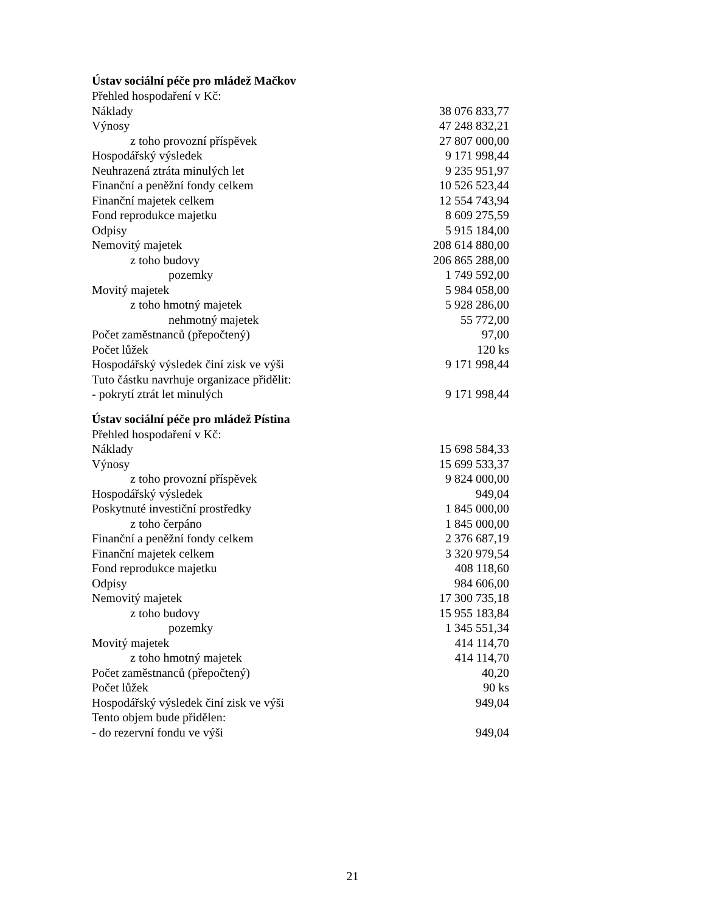Ústav sociální péče pro mládež Mačkov
| Přehled hospodaření v Kč: | |
| Náklady | 38 076 833,77 |
| Výnosy | 47 248 832,21 |
| z toho provozní příspěvek | 27 807 000,00 |
| Hospodářský výsledek | 9 171 998,44 |
| Neuhrazená ztráta minulých let | 9 235 951,97 |
| Finanční a peněžní fondy celkem | 10 526 523,44 |
| Finanční majetek celkem | 12 554 743,94 |
| Fond reprodukce majetku | 8 609 275,59 |
| Odpisy | 5 915 184,00 |
| Nemovitý majetek | 208 614 880,00 |
| z toho budovy | 206 865 288,00 |
| pozemky | 1 749 592,00 |
| Movitý majetek | 5 984 058,00 |
| z toho hmotný majetek | 5 928 286,00 |
| nehmotný majetek | 55 772,00 |
| Počet zaměstnanců (přepočtený) | 97,00 |
| Počet lůžek | 120 ks |
| Hospodářský výsledek činí zisk ve výši | 9 171 998,44 |
| Tuto částku navrhuje organizace přidělit: | |
| - pokrytí ztrát let minulých | 9 171 998,44 |
Ústav sociální péče pro mládež Pístina
| Přehled hospodaření v Kč: | |
| Náklady | 15 698 584,33 |
| Výnosy | 15 699 533,37 |
| z toho provozní příspěvek | 9 824 000,00 |
| Hospodářský výsledek | 949,04 |
| Poskytnuté investiční prostředky | 1 845 000,00 |
| z toho čerpáno | 1 845 000,00 |
| Finanční a peněžní fondy celkem | 2 376 687,19 |
| Finanční majetek celkem | 3 320 979,54 |
| Fond reprodukce majetku | 408 118,60 |
| Odpisy | 984 606,00 |
| Nemovitý majetek | 17 300 735,18 |
| z toho budovy | 15 955 183,84 |
| pozemky | 1 345 551,34 |
| Movitý majetek | 414 114,70 |
| z toho hmotný majetek | 414 114,70 |
| Počet zaměstnanců (přepočtený) | 40,20 |
| Počet lůžek | 90 ks |
| Hospodářský výsledek činí zisk ve výši | 949,04 |
| Tento objem bude přidělen: | |
| - do rezervní fondu ve výši | 949,04 |
21